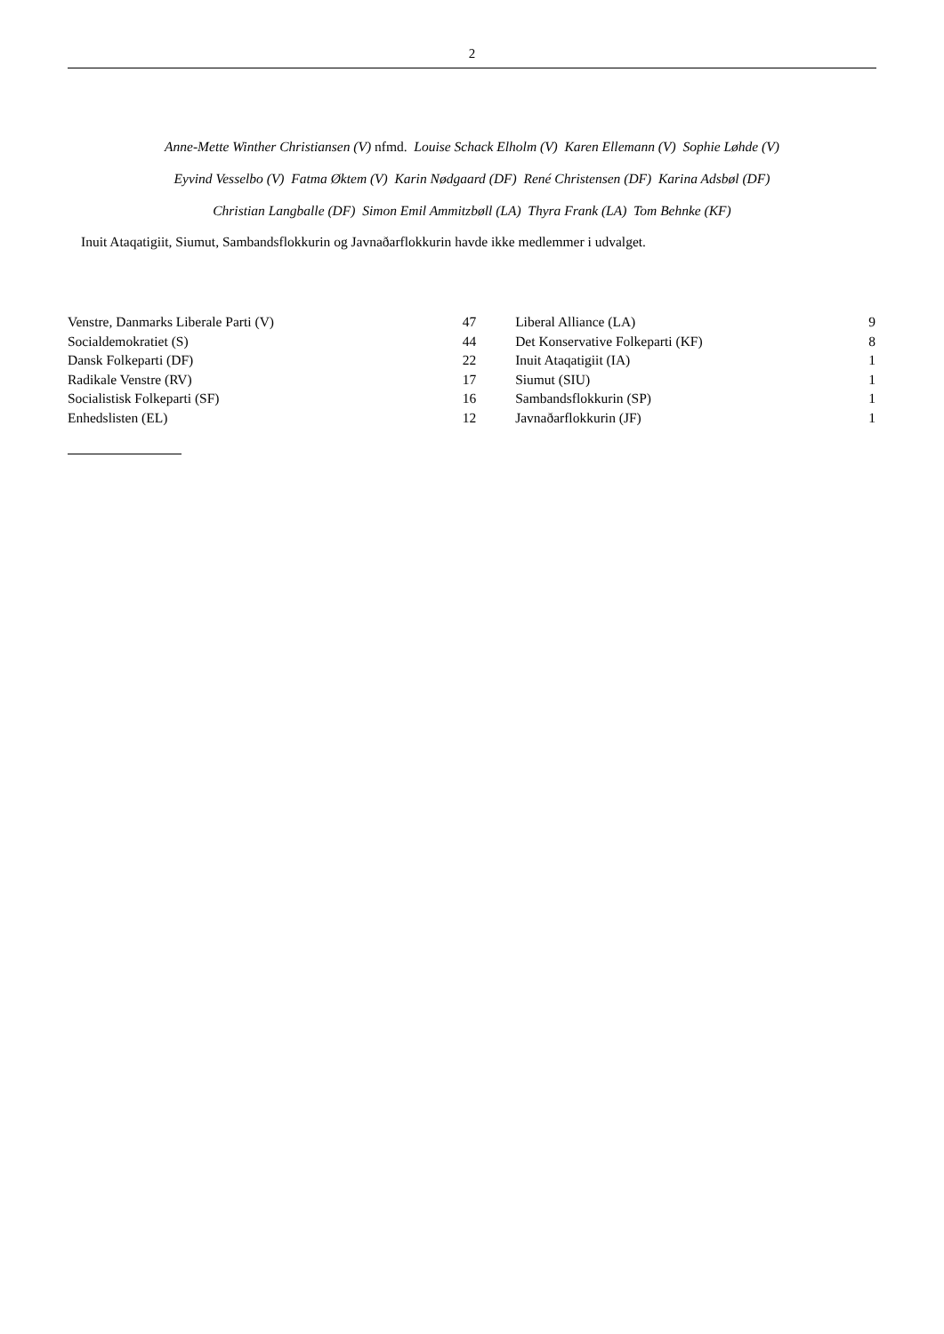2
Anne-Mette Winther Christiansen (V) nfmd. Louise Schack Elholm (V) Karen Ellemann (V) Sophie Løhde (V)
Eyvind Vesselbo (V) Fatma Øktem (V) Karin Nødgaard (DF) René Christensen (DF) Karina Adsbøl (DF)
Christian Langballe (DF) Simon Emil Ammitzbøll (LA) Thyra Frank (LA) Tom Behnke (KF)
Inuit Ataqatigiit, Siumut, Sambandsflokkurin og Javnaðarflokkurin havde ikke medlemmer i udvalget.
| Venstre, Danmarks Liberale Parti (V) | 47 | | Liberal Alliance (LA) | 9 |
| Socialdemokratiet (S) | 44 | | Det Konservative Folkeparti (KF) | 8 |
| Dansk Folkeparti (DF) | 22 | | Inuit Ataqatigiit (IA) | 1 |
| Radikale Venstre (RV) | 17 | | Siumut (SIU) | 1 |
| Socialistisk Folkeparti (SF) | 16 | | Sambandsflokkurin (SP) | 1 |
| Enhedslisten (EL) | 12 | | Javnaðarflokkurin (JF) | 1 |